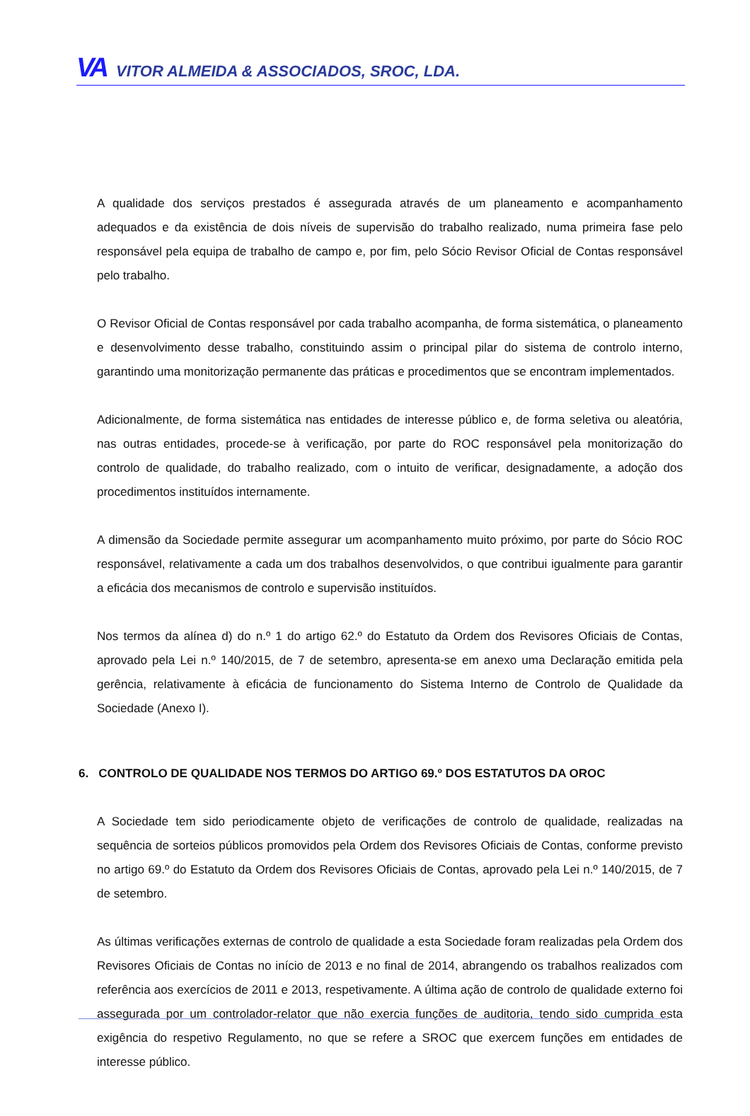VA VITOR ALMEIDA & ASSOCIADOS, SROC, LDA.
A qualidade dos serviços prestados é assegurada através de um planeamento e acompanhamento adequados e da existência de dois níveis de supervisão do trabalho realizado, numa primeira fase pelo responsável pela equipa de trabalho de campo e, por fim, pelo Sócio Revisor Oficial de Contas responsável pelo trabalho.
O Revisor Oficial de Contas responsável por cada trabalho acompanha, de forma sistemática, o planeamento e desenvolvimento desse trabalho, constituindo assim o principal pilar do sistema de controlo interno, garantindo uma monitorização permanente das práticas e procedimentos que se encontram implementados.
Adicionalmente, de forma sistemática nas entidades de interesse público e, de forma seletiva ou aleatória, nas outras entidades, procede-se à verificação, por parte do ROC responsável pela monitorização do controlo de qualidade, do trabalho realizado, com o intuito de verificar, designadamente, a adoção dos procedimentos instituídos internamente.
A dimensão da Sociedade permite assegurar um acompanhamento muito próximo, por parte do Sócio ROC responsável, relativamente a cada um dos trabalhos desenvolvidos, o que contribui igualmente para garantir a eficácia dos mecanismos de controlo e supervisão instituídos.
Nos termos da alínea d) do n.º 1 do artigo 62.º do Estatuto da Ordem dos Revisores Oficiais de Contas, aprovado pela Lei n.º 140/2015, de 7 de setembro, apresenta-se em anexo uma Declaração emitida pela gerência, relativamente à eficácia de funcionamento do Sistema Interno de Controlo de Qualidade da Sociedade (Anexo I).
6. CONTROLO DE QUALIDADE NOS TERMOS DO ARTIGO 69.º DOS ESTATUTOS DA OROC
A Sociedade tem sido periodicamente objeto de verificações de controlo de qualidade, realizadas na sequência de sorteios públicos promovidos pela Ordem dos Revisores Oficiais de Contas, conforme previsto no artigo 69.º do Estatuto da Ordem dos Revisores Oficiais de Contas, aprovado pela Lei n.º 140/2015, de 7 de setembro.
As últimas verificações externas de controlo de qualidade a esta Sociedade foram realizadas pela Ordem dos Revisores Oficiais de Contas no início de 2013 e no final de 2014, abrangendo os trabalhos realizados com referência aos exercícios de 2011 e 2013, respetivamente. A última ação de controlo de qualidade externo foi assegurada por um controlador-relator que não exercia funções de auditoria, tendo sido cumprida esta exigência do respetivo Regulamento, no que se refere a SROC que exercem funções em entidades de interesse público.